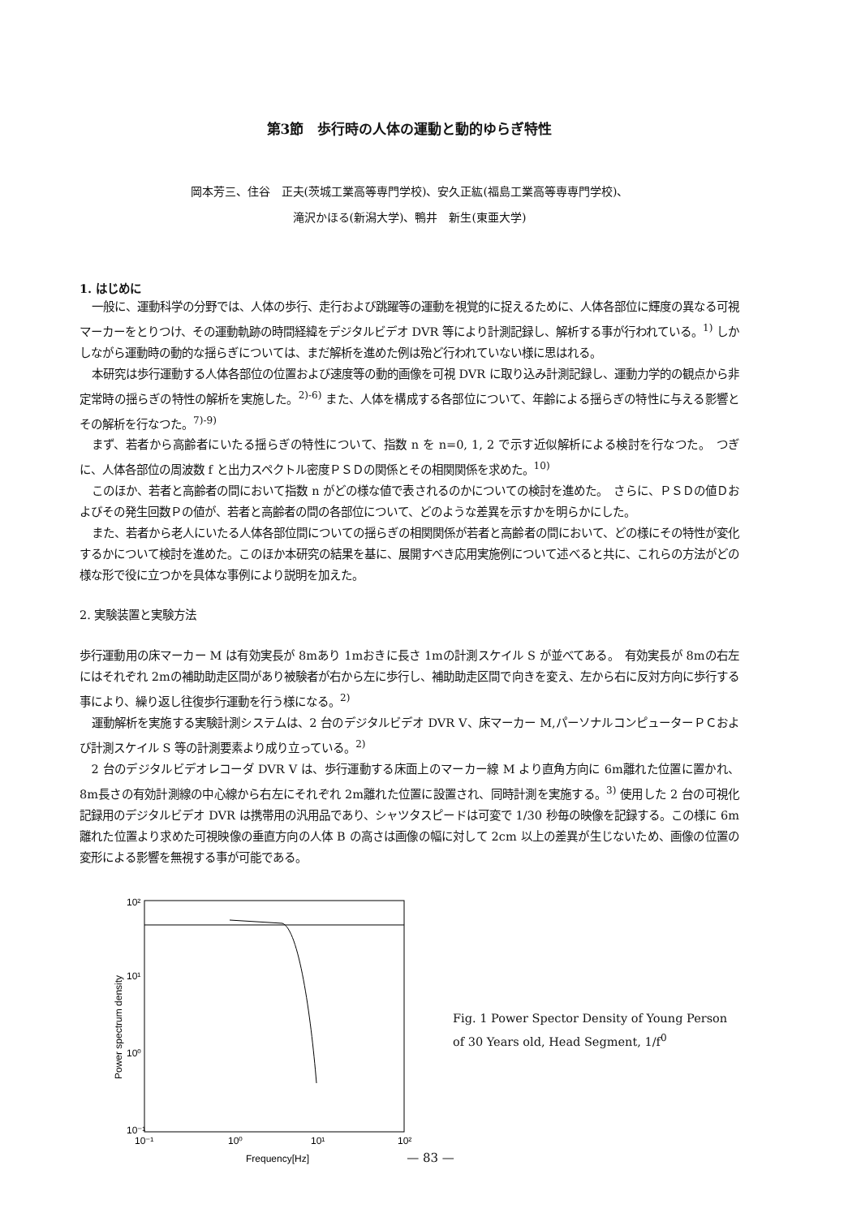第3節　歩行時の人体の運動と動的ゆらぎ特性
岡本芳三、住谷　正夫(茨城工業高等専門学校)、安久正紘(福島工業高等専専門学校)、
滝沢かほる(新潟大学)、鴨井　新生(東亜大学)
1. はじめに
一般に、運動科学の分野では、人体の歩行、走行および跳躍等の運動を視覚的に捉えるために、人体各部位に輝度の異なる可視マーカーをとりつけ、その運動軌跡の時間経緯をデジタルビデオ DVR 等により計測記録し、解析する事が行われている。<sup>1)</sup> しかしながら運動時の動的な揺らぎについては、まだ解析を進めた例は殆ど行われていない様に思はれる。
本研究は歩行運動する人体各部位の位置および速度等の動的画像を可視 DVR に取り込み計測記録し、運動力学的の観点から非定常時の揺らぎの特性の解析を実施した。<sup>2)-6)</sup> また、人体を構成する各部位について、年齢による揺らぎの特性に与える影響とその解析を行なつた。<sup>7)-9)</sup>
まず、若者から高齢者にいたる揺らぎの特性について、指数 n を n=0, 1, 2 で示す近似解析による検討を行なつた。　つぎに、人体各部位の周波数 f と出力スペクトル密度ＰＳＤの関係とその相関関係を求めた。<sup>10)</sup>
このほか、若者と高齢者の間において指数 n がどの様な値で表されるのかについての検討を進めた。　さらに、ＰＳＤの値Ｄおよびその発生回数Ｐの値が、若者と高齢者の間の各部位について、どのような差異を示すかを明らかにした。
また、若者から老人にいたる人体各部位間についての揺らぎの相関関係が若者と高齢者の間において、どの様にその特性が変化するかについて検討を進めた。このほか本研究の結果を基に、展開すべき応用実施例について述べると共に、これらの方法がどの様な形で役に立つかを具体な事例により説明を加えた。
2. 実験装置と実験方法
歩行運動用の床マーカー M は有効実長が 8mあり 1mおきに長さ 1mの計測スケイル S が並べてある。　有効実長が 8mの右左にはそれぞれ 2mの補助助走区間があり被験者が右から左に歩行し、補助助走区間で向きを変え、左から右に反対方向に歩行する事により、繰り返し往復歩行運動を行う様になる。<sup>2)</sup>
運動解析を実施する実験計測システムは、2 台のデジタルビデオ DVR V、床マーカー M,パーソナルコンピューターＰＣおよび計測スケイル S 等の計測要素より成り立っている。<sup>2)</sup>
2 台のデジタルビデオレコーダ DVR V は、歩行運動する床面上のマーカー線 M より直角方向に 6m離れた位置に置かれ、8m長さの有効計測線の中心線から右左にそれぞれ 2m離れた位置に設置され、同時計測を実施する。<sup>3)</sup> 使用した 2 台の可視化記録用のデジタルビデオ DVR は携帯用の汎用品であり、シャツタスピードは可変で 1/30 秒毎の映像を記録する。この様に 6m離れた位置より求めた可視映像の垂直方向の人体 B の高さは画像の幅に対して 2cm 以上の差異が生じないため、画像の位置の変形による影響を無視する事が可能である。
10²
10¹
10⁰
10⁻¹
10⁻¹
10⁰
10¹
10²
Frequency[Hz]
Power spectrum density
Fig. 1 Power Spector Density of Young Person
of 30 Years old, Head Segment, 1/f<sup>0</sup>
— 83 —